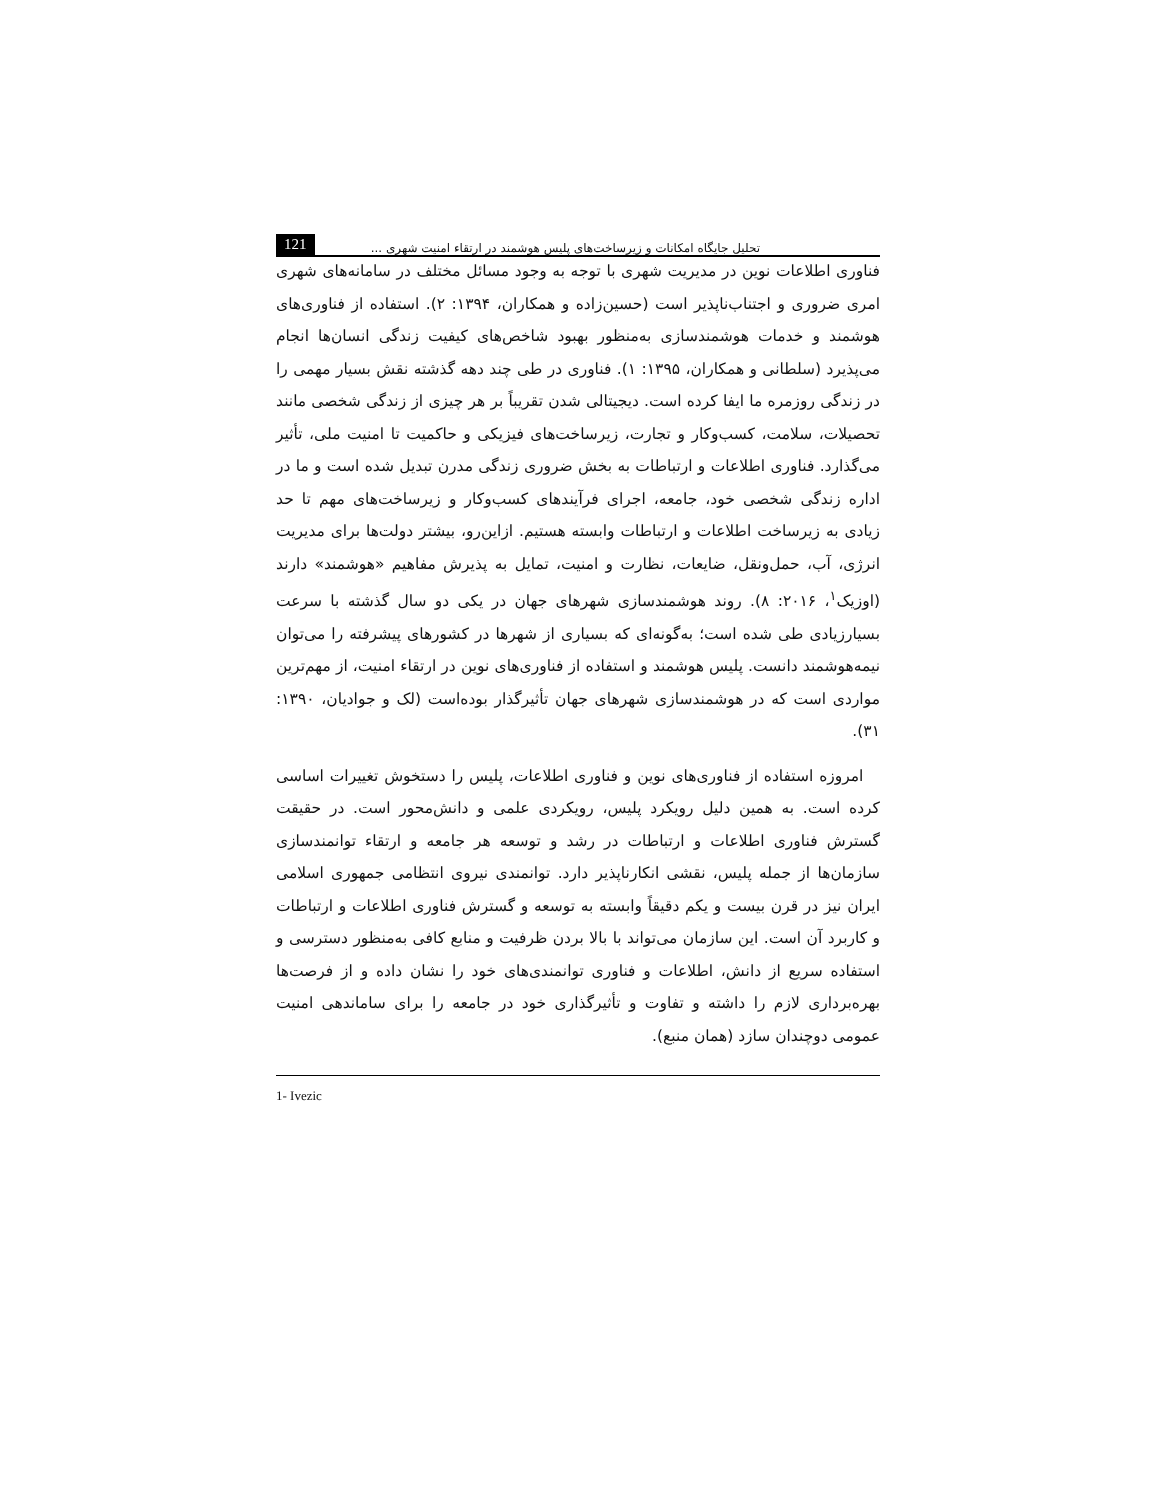تحلیل جایگاه امکانات و زیرساخت‌های پلیس هوشمند در ارتقاء امنیت شهری ... 121
فناوری اطلاعات نوین در مدیریت شهری با توجه به وجود مسائل مختلف در سامانه‌های شهری امری ضروری و اجتناب‌ناپذیر است (حسین‌زاده و همکاران، ۱۳۹۴: ۲). استفاده از فناوری‌های هوشمند و خدمات هوشمندسازی به‌منظور بهبود شاخص‌های کیفیت زندگی انسان‌ها انجام می‌پذیرد (سلطانی و همکاران، ۱۳۹۵: ۱). فناوری در طی چند دهه گذشته نقش بسیار مهمی را در زندگی روزمره ما ایفا کرده است. دیجیتالی شدن تقریباً بر هر چیزی از زندگی شخصی مانند تحصیلات، سلامت، کسب‌وکار و تجارت، زیرساخت‌های فیزیکی و حاکمیت تا امنیت ملی، تأثیر می‌گذارد. فناوری اطلاعات و ارتباطات به بخش ضروری زندگی مدرن تبدیل شده است و ما در اداره زندگی شخصی خود، جامعه، اجرای فرآیندهای کسب‌وکار و زیرساخت‌های مهم تا حد زیادی به زیرساخت اطلاعات و ارتباطات وابسته هستیم. ازاین‌رو، بیشتر دولت‌ها برای مدیریت انرژی، آب، حمل‌ونقل، ضایعات، نظارت و امنیت، تمایل به پذیرش مفاهیم «هوشمند» دارند (اوزیک<sup>۱</sup>، ۲۰۱۶: ۸). روند هوشمندسازی شهرهای جهان در یکی دو سال گذشته با سرعت بسیارزیادی طی شده است؛ به‌گونه‌ای که بسیاری از شهرها در کشورهای پیشرفته را می‌توان نیمه‌هوشمند دانست. پلیس هوشمند و استفاده از فناوری‌های نوین در ارتقاء امنیت، از مهم‌ترین مواردی است که در هوشمندسازی شهرهای جهان تأثیرگذار بوده‌است (لک و جوادیان، ۱۳۹۰: ۳۱).
امروزه استفاده از فناوری‌های نوین و فناوری اطلاعات، پلیس را دستخوش تغییرات اساسی کرده است. به همین دلیل رویکرد پلیس، رویکردی علمی و دانش‌محور است. در حقیقت گسترش فناوری اطلاعات و ارتباطات در رشد و توسعه هر جامعه و ارتقاء توانمندسازی سازمان‌ها از جمله پلیس، نقشی انکارناپذیر دارد. توانمندی نیروی انتظامی جمهوری اسلامی ایران نیز در قرن بیست و یکم دقیقاً وابسته به توسعه و گسترش فناوری اطلاعات و ارتباطات و کاربرد آن است. این سازمان می‌تواند با بالا بردن ظرفیت و منابع کافی به‌منظور دسترسی و استفاده سریع از دانش، اطلاعات و فناوری توانمندی‌های خود را نشان داده و از فرصت‌ها بهره‌برداری لازم را داشته و تفاوت و تأثیرگذاری خود در جامعه را برای ساماندهی امنیت عمومی دوچندان سازد (همان منبع).
1- Ivezic